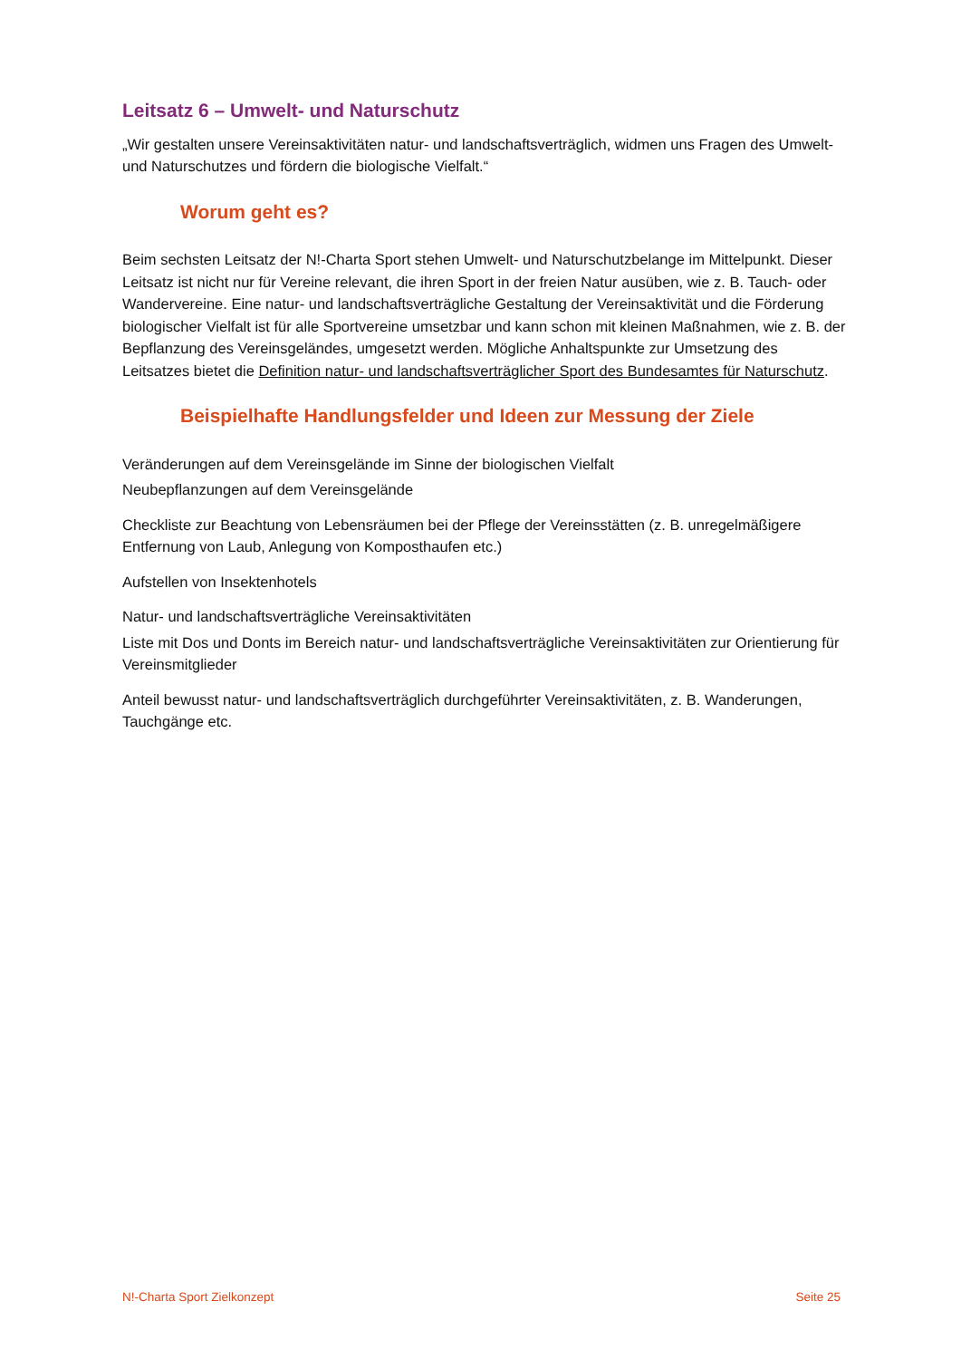Leitsatz 6 – Umwelt- und Naturschutz
„Wir gestalten unsere Vereinsaktivitäten natur- und landschaftsverträglich, widmen uns Fragen des Umwelt- und Naturschutzes und fördern die biologische Vielfalt.“
Worum geht es?
Beim sechsten Leitsatz der N!-Charta Sport stehen Umwelt- und Naturschutzbelange im Mittelpunkt. Dieser Leitsatz ist nicht nur für Vereine relevant, die ihren Sport in der freien Natur ausüben, wie z. B. Tauch- oder Wandervereine. Eine natur- und landschaftsverträgliche Gestaltung der Vereinsaktivität und die Förderung biologischer Vielfalt ist für alle Sportvereine umsetzbar und kann schon mit kleinen Maßnahmen, wie z. B. der Bepflanzung des Vereinsgeländes, umgesetzt werden. Mögliche Anhaltspunkte zur Umsetzung des Leitsatzes bietet die Definition natur- und landschaftsverträglicher Sport des Bundesamtes für Naturschutz.
Beispielhafte Handlungsfelder und Ideen zur Messung der Ziele
Veränderungen auf dem Vereinsgelände im Sinne der biologischen Vielfalt
Neubepflanzungen auf dem Vereinsgelände
Checkliste zur Beachtung von Lebensräumen bei der Pflege der Vereinsstätten (z. B. unregelmäßigere Entfernung von Laub, Anlegung von Komposthaufen etc.)
Aufstellen von Insektenhotels
Natur- und landschaftsverträgliche Vereinsaktivitäten
Liste mit Dos und Donts im Bereich natur- und landschaftsverträgliche Vereinsaktivitäten zur Orientierung für Vereinsmitglieder
Anteil bewusst natur- und landschaftsverträglich durchgeführter Vereinsaktivitäten, z. B. Wanderungen, Tauchgänge etc.
N!-Charta Sport Zielkonzept Seite 25